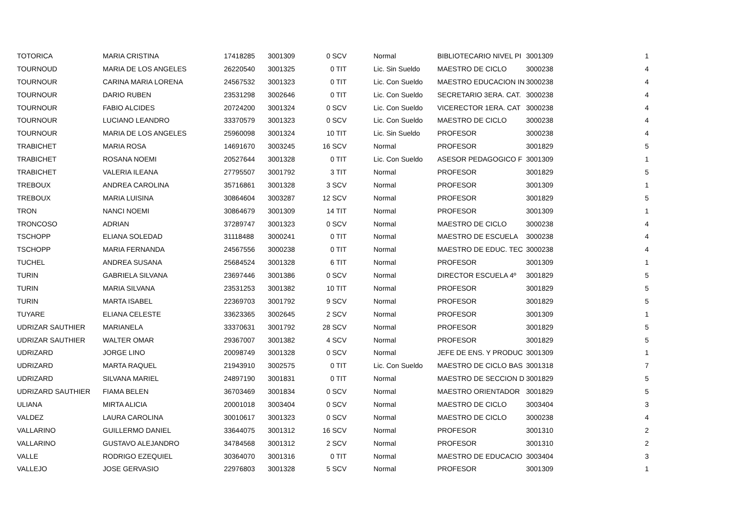| TOTORICA | MARIA CRISTINA | 17418285 | 3001309 | 0 SCV | Normal | BIBLIOTECARIO NIVEL PI | 3001309 | 1 |
| TOURNOUD | MARIA DE LOS ANGELES | 26220540 | 3001325 | 0 TIT | Lic. Sin Sueldo | MAESTRO DE CICLO | 3000238 | 4 |
| TOURNOUR | CARINA MARIA LORENA | 24567532 | 3001323 | 0 TIT | Lic. Con Sueldo | MAESTRO EDUCACION IN | 3000238 | 4 |
| TOURNOUR | DARIO RUBEN | 23531298 | 3002646 | 0 TIT | Lic. Con Sueldo | SECRETARIO 3ERA. CAT. | 3000238 | 4 |
| TOURNOUR | FABIO ALCIDES | 20724200 | 3001324 | 0 SCV | Lic. Con Sueldo | VICERECTOR 1ERA. CAT | 3000238 | 4 |
| TOURNOUR | LUCIANO LEANDRO | 33370579 | 3001323 | 0 SCV | Lic. Con Sueldo | MAESTRO DE CICLO | 3000238 | 4 |
| TOURNOUR | MARIA DE LOS ANGELES | 25960098 | 3001324 | 10 TIT | Lic. Sin Sueldo | PROFESOR | 3000238 | 4 |
| TRABICHET | MARIA ROSA | 14691670 | 3003245 | 16 SCV | Normal | PROFESOR | 3001829 | 5 |
| TRABICHET | ROSANA NOEMI | 20527644 | 3001328 | 0 TIT | Lic. Con Sueldo | ASESOR PEDAGOGICO F | 3001309 | 1 |
| TRABICHET | VALERIA ILEANA | 27795507 | 3001792 | 3 TIT | Normal | PROFESOR | 3001829 | 5 |
| TREBOUX | ANDREA CAROLINA | 35716861 | 3001328 | 3 SCV | Normal | PROFESOR | 3001309 | 1 |
| TREBOUX | MARIA LUISINA | 30864604 | 3003287 | 12 SCV | Normal | PROFESOR | 3001829 | 5 |
| TRON | NANCI NOEMI | 30864679 | 3001309 | 14 TIT | Normal | PROFESOR | 3001309 | 1 |
| TRONCOSO | ADRIAN | 37289747 | 3001323 | 0 SCV | Normal | MAESTRO DE CICLO | 3000238 | 4 |
| TSCHOPP | ELIANA SOLEDAD | 31118488 | 3000241 | 0 TIT | Normal | MAESTRO DE ESCUELA | 3000238 | 4 |
| TSCHOPP | MARIA FERNANDA | 24567556 | 3000238 | 0 TIT | Normal | MAESTRO DE EDUC. TEC | 3000238 | 4 |
| TUCHEL | ANDREA SUSANA | 25684524 | 3001328 | 6 TIT | Normal | PROFESOR | 3001309 | 1 |
| TURIN | GABRIELA SILVANA | 23697446 | 3001386 | 0 SCV | Normal | DIRECTOR ESCUELA 4º | 3001829 | 5 |
| TURIN | MARIA SILVANA | 23531253 | 3001382 | 10 TIT | Normal | PROFESOR | 3001829 | 5 |
| TURIN | MARTA ISABEL | 22369703 | 3001792 | 9 SCV | Normal | PROFESOR | 3001829 | 5 |
| TUYARE | ELIANA CELESTE | 33623365 | 3002645 | 2 SCV | Normal | PROFESOR | 3001309 | 1 |
| UDRIZAR SAUTHIER | MARIANELA | 33370631 | 3001792 | 28 SCV | Normal | PROFESOR | 3001829 | 5 |
| UDRIZAR SAUTHIER | WALTER OMAR | 29367007 | 3001382 | 4 SCV | Normal | PROFESOR | 3001829 | 5 |
| UDRIZARD | JORGE LINO | 20098749 | 3001328 | 0 SCV | Normal | JEFE DE ENS. Y PRODUC | 3001309 | 1 |
| UDRIZARD | MARTA RAQUEL | 21943910 | 3002575 | 0 TIT | Lic. Con Sueldo | MAESTRO DE CICLO BAS | 3001318 | 7 |
| UDRIZARD | SILVANA MARIEL | 24897190 | 3001831 | 0 TIT | Normal | MAESTRO DE SECCION D | 3001829 | 5 |
| UDRIZARD SAUTHIER | FIAMA BELEN | 36703469 | 3001834 | 0 SCV | Normal | MAESTRO ORIENTADOR | 3001829 | 5 |
| ULIANA | MIRTA ALICIA | 20001018 | 3003404 | 0 SCV | Normal | MAESTRO DE CICLO | 3003404 | 3 |
| VALDEZ | LAURA CAROLINA | 30010617 | 3001323 | 0 SCV | Normal | MAESTRO DE CICLO | 3000238 | 4 |
| VALLARINO | GUILLERMO DANIEL | 33644075 | 3001312 | 16 SCV | Normal | PROFESOR | 3001310 | 2 |
| VALLARINO | GUSTAVO ALEJANDRO | 34784568 | 3001312 | 2 SCV | Normal | PROFESOR | 3001310 | 2 |
| VALLE | RODRIGO EZEQUIEL | 30364070 | 3001316 | 0 TIT | Normal | MAESTRO DE EDUCACIO | 3003404 | 3 |
| VALLEJO | JOSE GERVASIO | 22976803 | 3001328 | 5 SCV | Normal | PROFESOR | 3001309 | 1 |